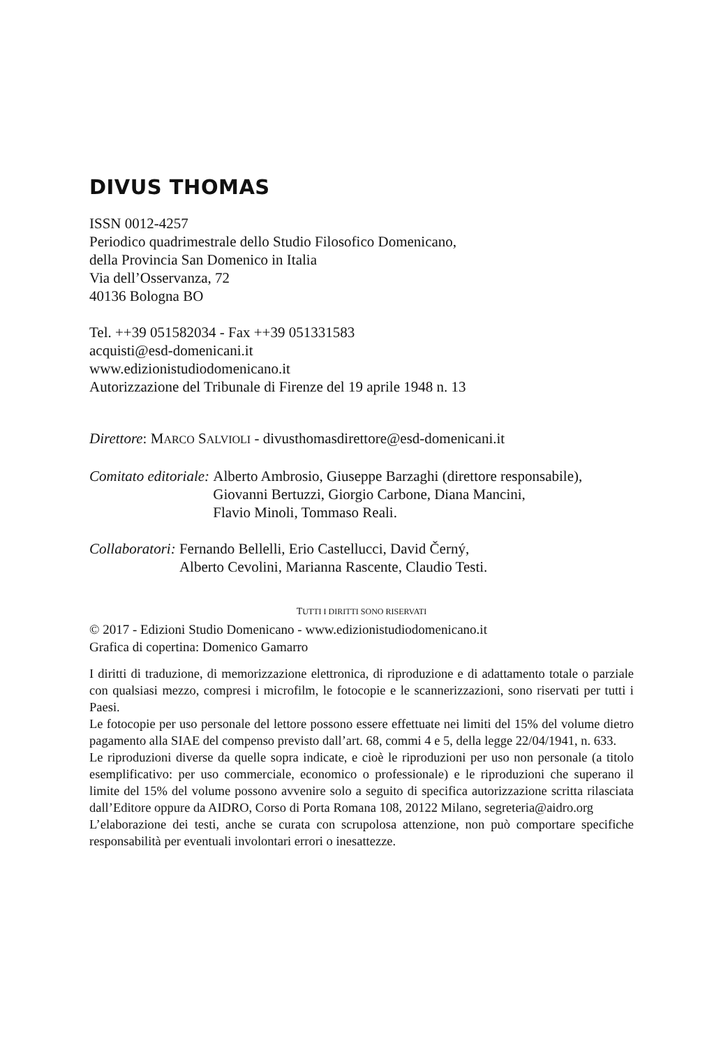DIVUS THOMAS
ISSN 0012-4257
Periodico quadrimestrale dello Studio Filosofico Domenicano,
della Provincia San Domenico in Italia
Via dell’Osservanza, 72
40136 Bologna BO
Tel. ++39 051582034 - Fax ++39 051331583
acquisti@esd-domenicani.it
www.edizionistudiodomenicano.it
Autorizzazione del Tribunale di Firenze del 19 aprile 1948 n. 13
Direttore: MARCO SALVIOLI - divusthomasdirettore@esd-domenicani.it
Comitato editoriale: Alberto Ambrosio, Giuseppe Barzaghi (direttore responsabile),
Giovanni Bertuzzi, Giorgio Carbone, Diana Mancini,
Flavio Minoli, Tommaso Reali.
Collaboratori: Fernando Bellelli, Erio Castellucci, David Černý,
Alberto Cevolini, Marianna Rascente, Claudio Testi.
TUTTI I DIRITTI SONO RISERVATI
© 2017 - Edizioni Studio Domenicano - www.edizionistudiodomenicano.it
Grafica di copertina: Domenico Gamarro
I diritti di traduzione, di memorizzazione elettronica, di riproduzione e di adattamento totale o parziale con qualsiasi mezzo, compresi i microfilm, le fotocopie e le scannerizzazioni, sono riservati per tutti i Paesi.
Le fotocopie per uso personale del lettore possono essere effettuate nei limiti del 15% del volume dietro pagamento alla SIAE del compenso previsto dall’art. 68, commi 4 e 5, della legge 22/04/1941, n. 633.
Le riproduzioni diverse da quelle sopra indicate, e cioè le riproduzioni per uso non personale (a titolo esemplificativo: per uso commerciale, economico o professionale) e le riproduzioni che superano il limite del 15% del volume possono avvenire solo a seguito di specifica autorizzazione scritta rilasciata dall’Editore oppure da AIDRO, Corso di Porta Romana 108, 20122 Milano, segreteria@aidro.org
L’elaborazione dei testi, anche se curata con scrupolosa attenzione, non può comportare specifiche responsabilità per eventuali involontari errori o inesattezze.